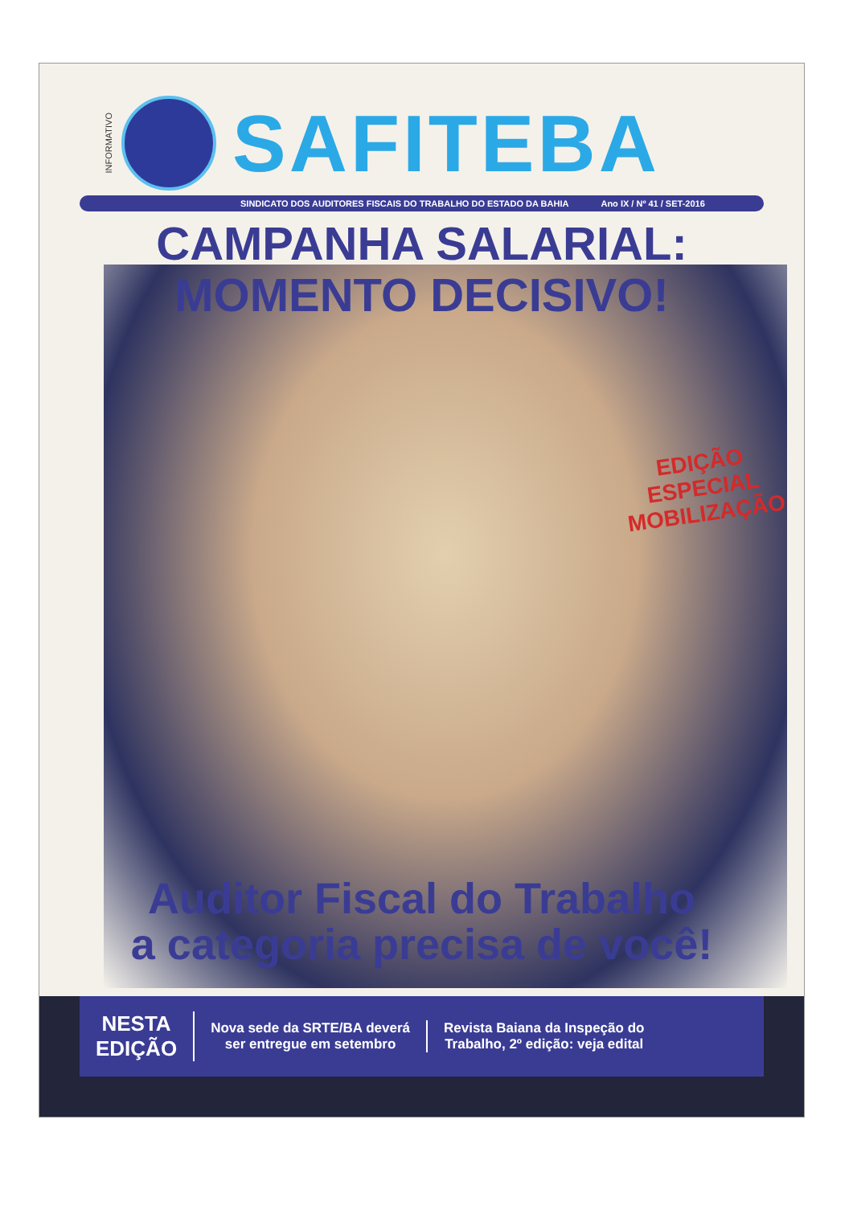INFORMATIVO
SAFITEBA
SINDICATO DOS AUDITORES FISCAIS DO TRABALHO DO ESTADO DA BAHIA Ano IX / Nº 41 / SET-2016
CAMPANHA SALARIAL:
MOMENTO DECISIVO!
EDIÇÃO ESPECIAL
MOBILIZAÇÃO
Auditor Fiscal do Trabalho
a categoria precisa de você!
NESTA
EDIÇÃO
Nova sede da SRTE/BA deverá
ser entregue em setembro
Revista Baiana da Inspeção do
Trabalho, 2º edição: veja edital